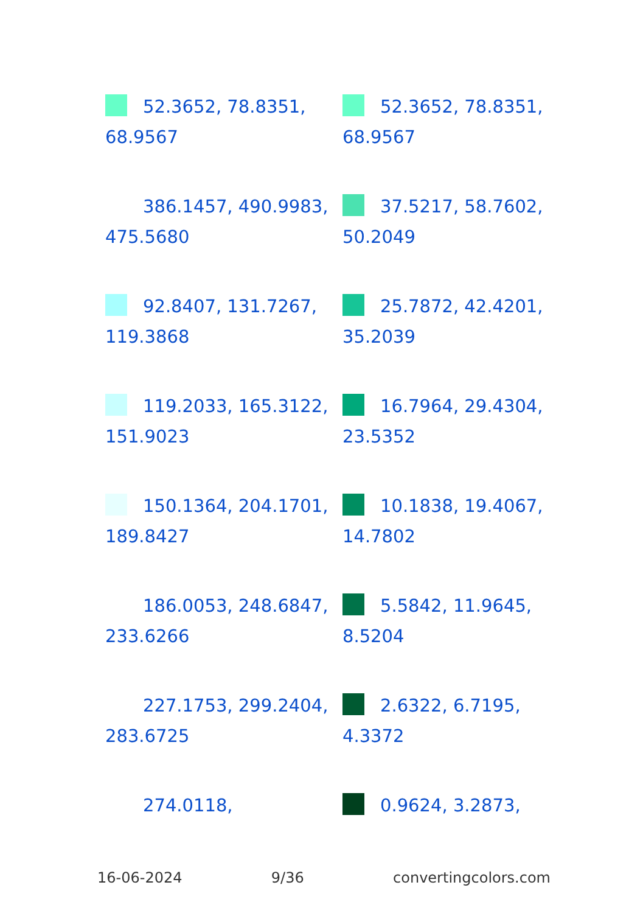52.3652, 78.8351, 68.9567
52.3652, 78.8351, 68.9567
386.1457, 490.9983, 475.5680
37.5217, 58.7602, 50.2049
92.8407, 131.7267, 119.3868
25.7872, 42.4201, 35.2039
119.2033, 165.3122, 151.9023
16.7964, 29.4304, 23.5352
150.1364, 204.1701, 189.8427
10.1838, 19.4067, 14.7802
186.0053, 248.6847, 233.6266
5.5842, 11.9645, 8.5204
227.1753, 299.2404, 283.6725
2.6322, 6.7195, 4.3372
274.0118,
0.9624, 3.2873,
16-06-2024 9/36 convertingcolors.com